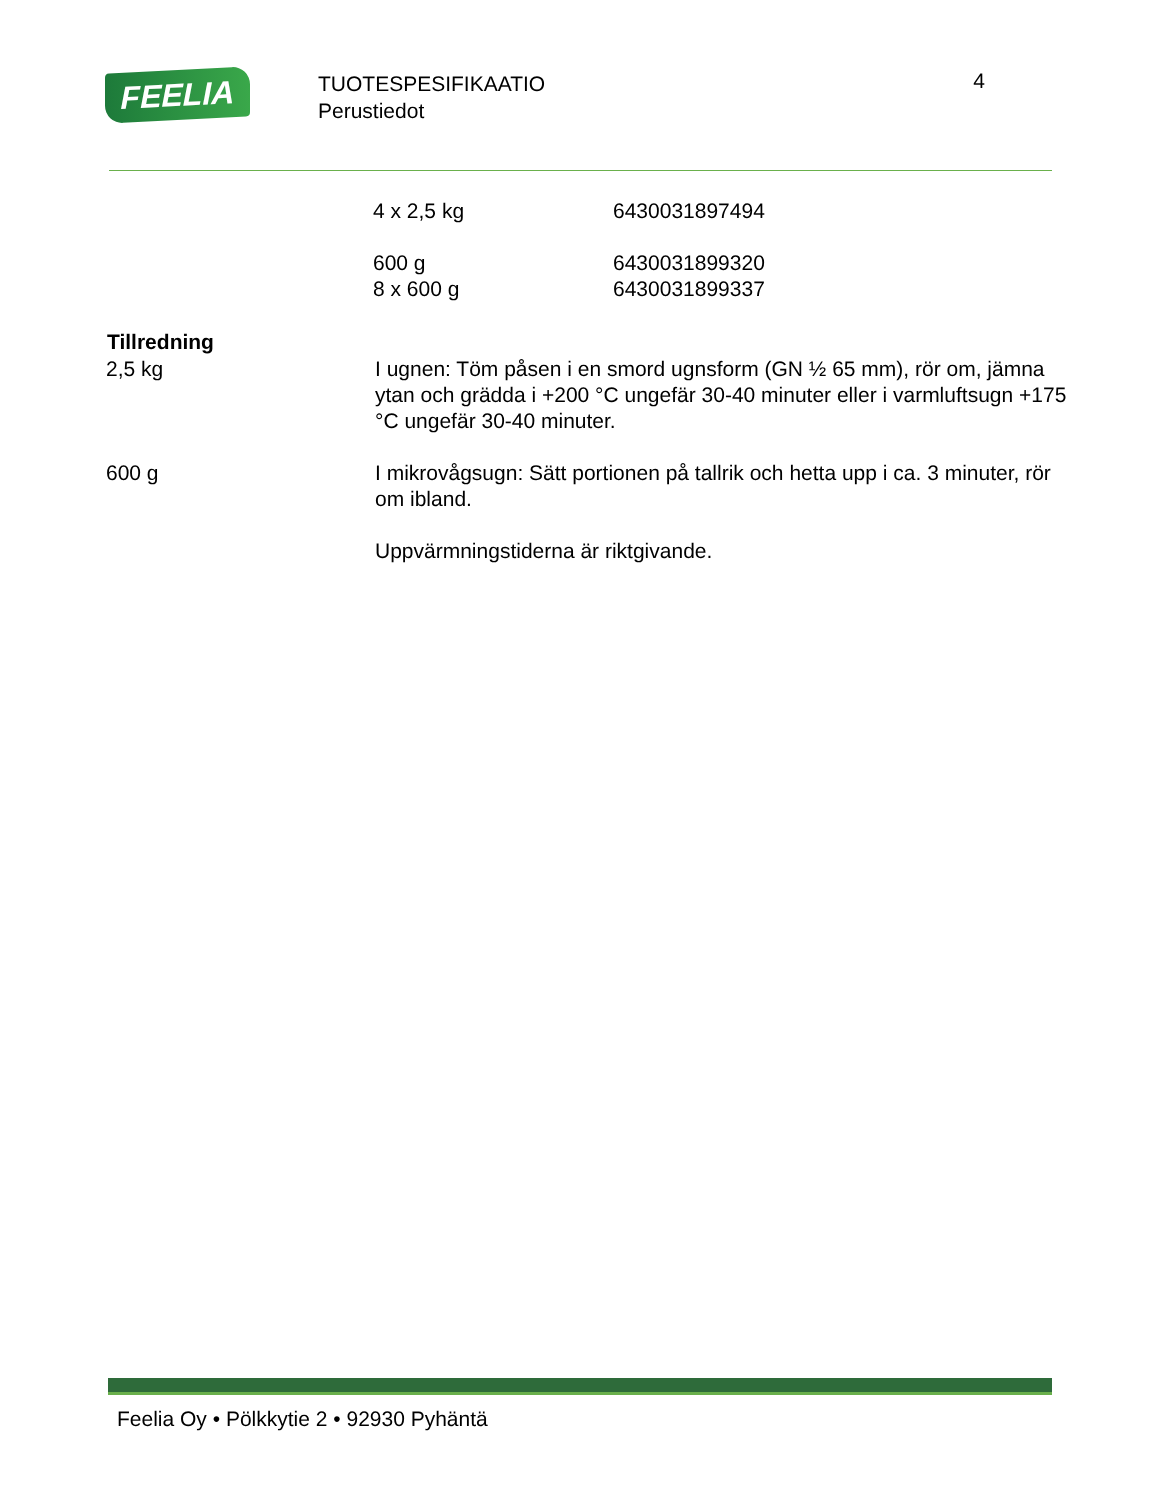FEELIA
TUOTESPESIFIKAATIO
Perustiedot
4
| | 4 x 2,5 kg | 6430031897494 |
| | 600 g | 6430031899320 |
| | 8 x 600 g | 6430031899337 |
| Tillredning | |
| 2,5 kg | I ugnen: Töm påsen i en smord ugnsform (GN ½ 65 mm), rör om, jämna ytan och grädda i +200 °C ungefär 30-40 minuter eller i varmluftsugn +175 °C ungefär 30-40 minuter. |
| 600 g | I mikrovågsugn: Sätt portionen på tallrik och hetta upp i ca. 3 minuter, rör om ibland. |
| | Uppvärmningstiderna är riktgivande. |
Feelia Oy • Pölkkytie 2 • 92930 Pyhäntä